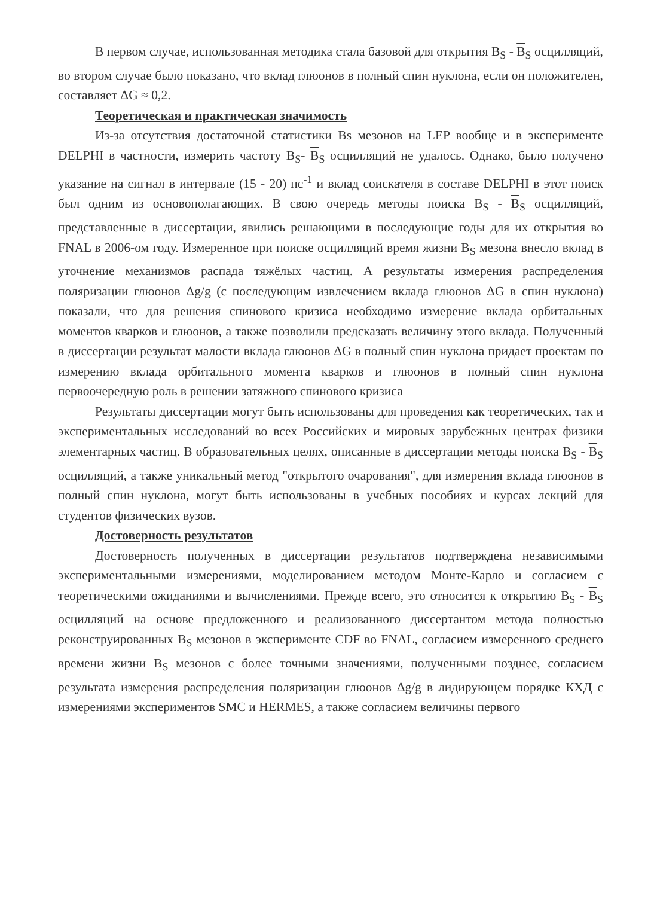В первом случае, использованная методика стала базовой для открытия B<sub>S</sub> - B<sub>S</sub> осцилляций, во втором случае было показано, что вклад глюонов в полный спин нуклона, если он положителен, составляет ΔG ≈ 0,2.
Теоретическая и практическая значимость
Из-за отсутствия достаточной статистики Bs мезонов на LEP вообще и в эксперименте DELPHI в частности, измерить частоту B<sub>S</sub>- B<sub>S</sub> осцилляций не удалось. Однако, было получено указание на сигнал в интервале (15 - 20) пс<sup>-1</sup> и вклад соискателя в составе DELPHI в этот поиск был одним из основополагающих. В свою очередь методы поиска B<sub>S</sub> - B<sub>S</sub> осцилляций, представленные в диссертации, явились решающими в последующие годы для их открытия во FNAL в 2006-ом году. Измеренное при поиске осцилляций время жизни B<sub>S</sub> мезона внесло вклад в уточнение механизмов распада тяжёлых частиц. А результаты измерения распределения поляризации глюонов Δg/g (с последующим извлечением вклада глюонов ΔG в спин нуклона) показали, что для решения спинового кризиса необходимо измерение вклада орбитальных моментов кварков и глюонов, а также позволили предсказать величину этого вклада. Полученный в диссертации результат малости вклада глюонов ΔG в полный спин нуклона придает проектам по измерению вклада орбитального момента кварков и глюонов в полный спин нуклона первоочередную роль в решении затяжного спинового кризиса
Результаты диссертации могут быть использованы для проведения как теоретических, так и экспериментальных исследований во всех Российских и мировых зарубежных центрах физики элементарных частиц. В образовательных целях, описанные в диссертации методы поиска B<sub>S</sub> - B<sub>S</sub> осцилляций, а также уникальный метод "открытого очарования", для измерения вклада глюонов в полный спин нуклона, могут быть использованы в учебных пособиях и курсах лекций для студентов физических вузов.
Достоверность результатов
Достоверность полученных в диссертации результатов подтверждена независимыми экспериментальными измерениями, моделированием методом Монте-Карло и согласием с теоретическими ожиданиями и вычислениями. Прежде всего, это относится к открытию B<sub>S</sub> - B<sub>S</sub> осцилляций на основе предложенного и реализованного диссертантом метода полностью реконструированных B<sub>S</sub> мезонов в эксперименте CDF во FNAL, согласием измеренного среднего времени жизни B<sub>S</sub> мезонов с более точными значениями, полученными позднее, согласием результата измерения распределения поляризации глюонов Δg/g в лидирующем порядке КХД с измерениями экспериментов SMC и HERMES, а также согласием величины первого